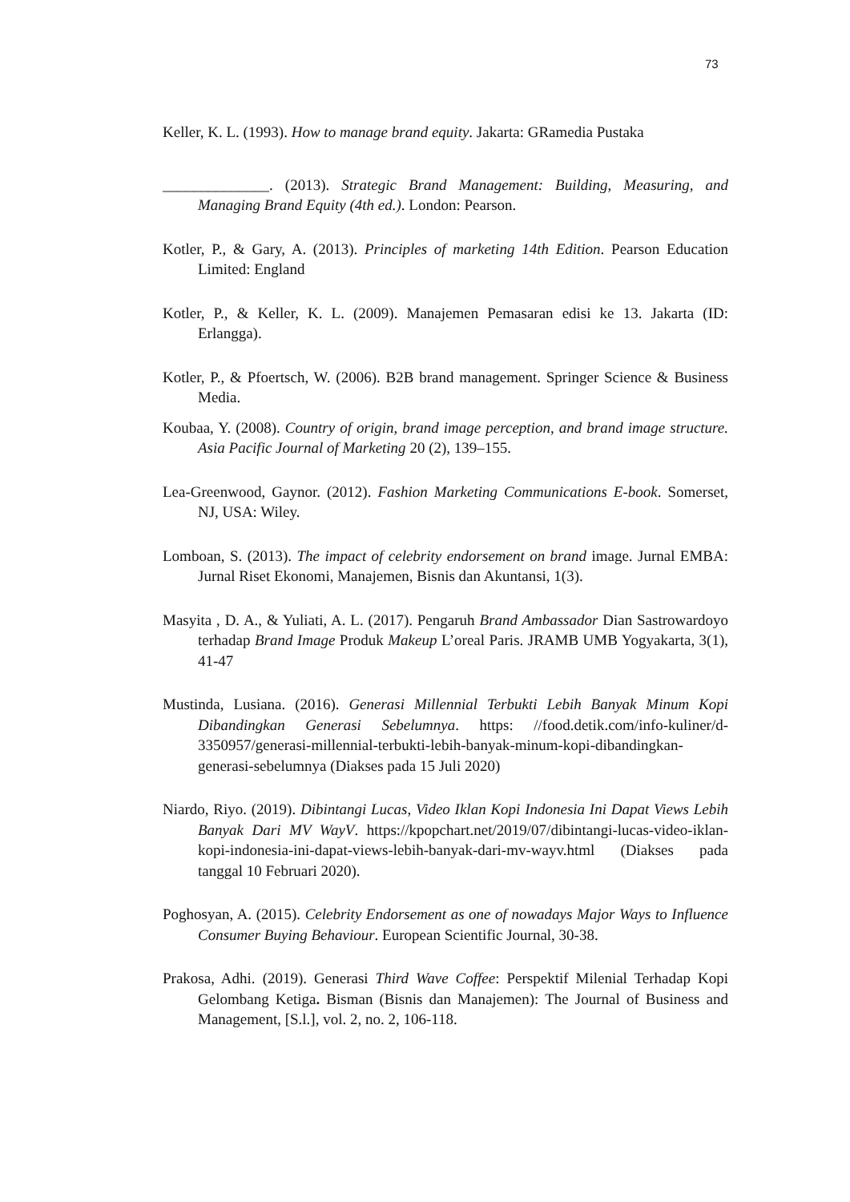73
Keller, K. L. (1993). How to manage brand equity. Jakarta: GRamedia Pustaka
______________. (2013). Strategic Brand Management: Building, Measuring, and Managing Brand Equity (4th ed.). London: Pearson.
Kotler, P., & Gary, A. (2013). Principles of marketing 14th Edition. Pearson Education Limited: England
Kotler, P., & Keller, K. L. (2009). Manajemen Pemasaran edisi ke 13. Jakarta (ID: Erlangga).
Kotler, P., & Pfoertsch, W. (2006). B2B brand management. Springer Science & Business Media.
Koubaa, Y. (2008). Country of origin, brand image perception, and brand image structure. Asia Pacific Journal of Marketing 20 (2), 139–155.
Lea-Greenwood, Gaynor. (2012). Fashion Marketing Communications E-book. Somerset, NJ, USA: Wiley.
Lomboan, S. (2013). The impact of celebrity endorsement on brand image. Jurnal EMBA: Jurnal Riset Ekonomi, Manajemen, Bisnis dan Akuntansi, 1(3).
Masyita , D. A., & Yuliati, A. L. (2017). Pengaruh Brand Ambassador Dian Sastrowardoyo terhadap Brand Image Produk Makeup L’oreal Paris. JRAMB UMB Yogyakarta, 3(1), 41-47
Mustinda, Lusiana. (2016). Generasi Millennial Terbukti Lebih Banyak Minum Kopi Dibandingkan Generasi Sebelumnya. https: //food.detik.com/info-kuliner/d-3350957/generasi-millennial-terbukti-lebih-banyak-minum-kopi-dibandingkan-generasi-sebelumnya (Diakses pada 15 Juli 2020)
Niardo, Riyo. (2019). Dibintangi Lucas, Video Iklan Kopi Indonesia Ini Dapat Views Lebih Banyak Dari MV WayV. https://kpopchart.net/2019/07/dibintangi-lucas-video-iklan-kopi-indonesia-ini-dapat-views-lebih-banyak-dari-mv-wayv.html (Diakses pada tanggal 10 Februari 2020).
Poghosyan, A. (2015). Celebrity Endorsement as one of nowadays Major Ways to Influence Consumer Buying Behaviour. European Scientific Journal, 30-38.
Prakosa, Adhi. (2019). Generasi Third Wave Coffee: Perspektif Milenial Terhadap Kopi Gelombang Ketiga. Bisman (Bisnis dan Manajemen): The Journal of Business and Management, [S.l.], vol. 2, no. 2, 106-118.